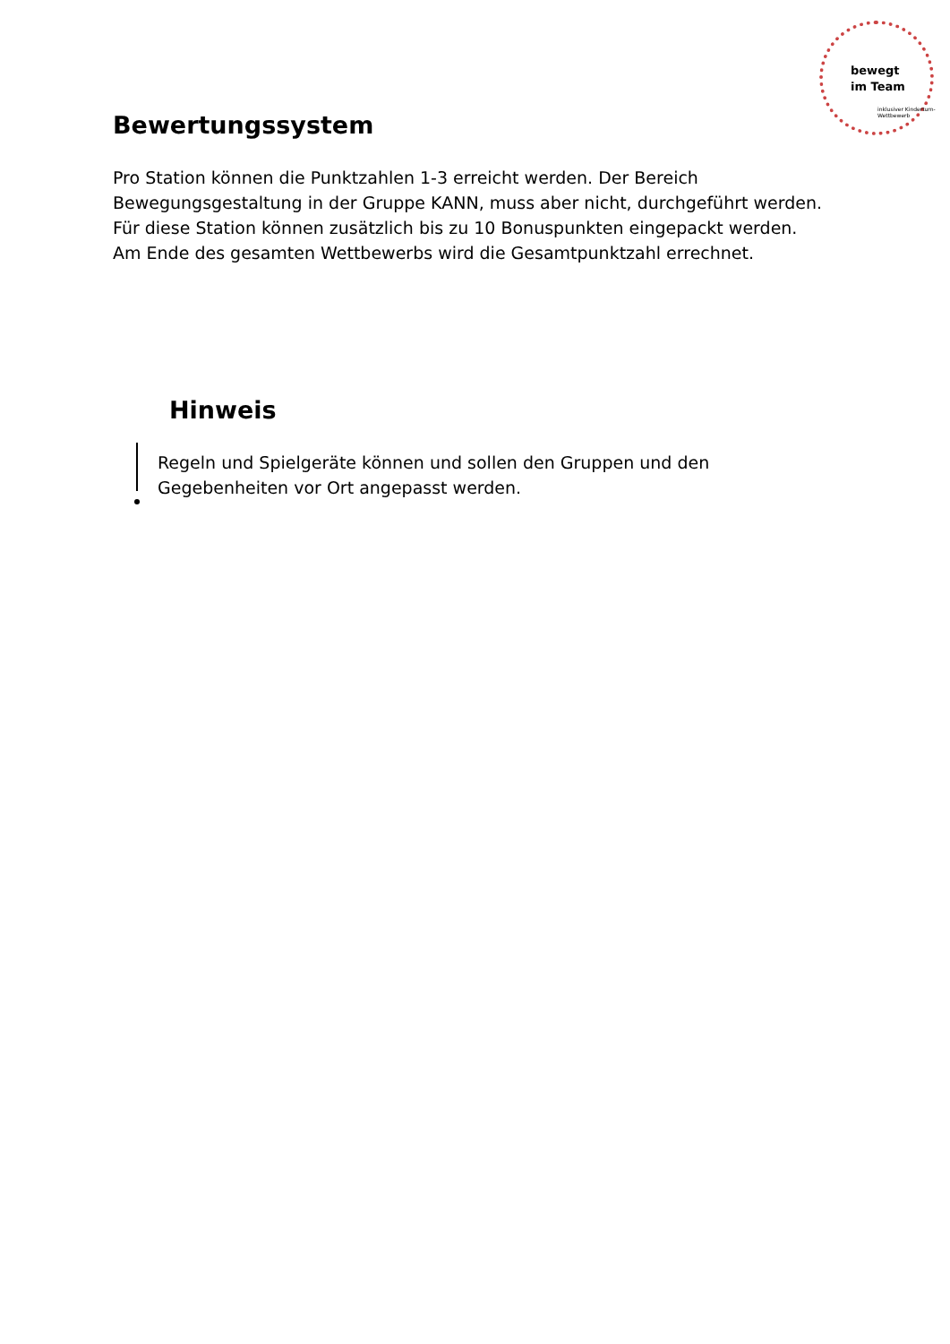bewegt
im Team
inklusiver Kinderturn-Wettbewerb
Bewertungssystem
Pro Station können die Punktzahlen 1-3 erreicht werden. Der Bereich Bewegungsgestaltung in der Gruppe KANN, muss aber nicht, durchgeführt werden. Für diese Station können zusätzlich bis zu 10 Bonuspunkten eingepackt werden. Am Ende des gesamten Wettbewerbs wird die Gesamtpunktzahl errechnet.
Hinweis
Regeln und Spielgeräte können und sollen den Gruppen und den Gegebenheiten vor Ort angepasst werden.